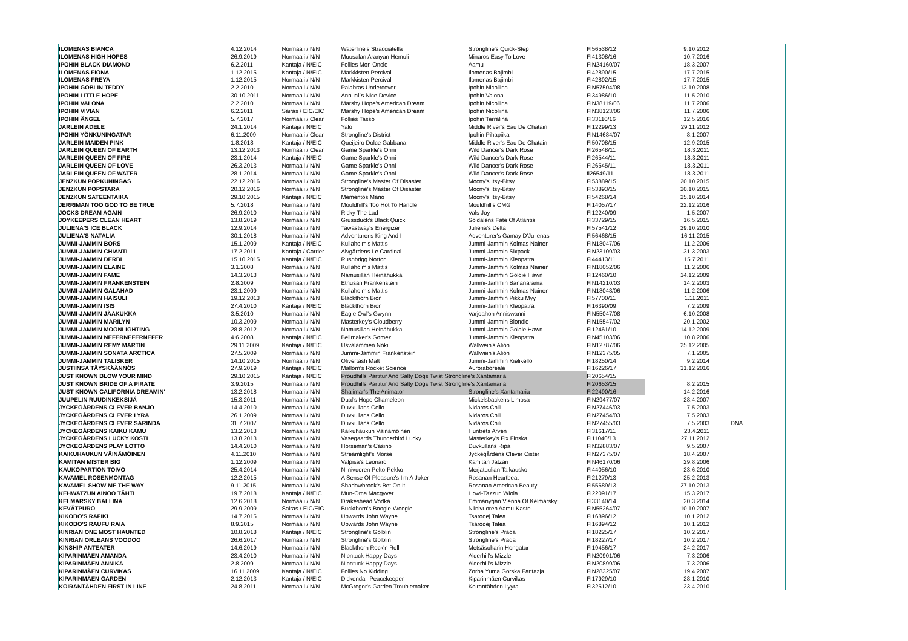| ILOMENAS BIANCA | 4.12.2014 | Normaali / N/N | Waterline's Stracciatella | Strongline's Quick-Step | FI56538/12 | 9.10.2012 | |
| ILOMENAS HIGH HOPES | 26.9.2019 | Normaali / N/N | Muusalan Aranyan Hemuli | Minaros Easy To Love | FI41308/16 | 10.7.2016 | |
| IPOHIN BLACK DIAMOND | 6.2.2011 | Kantaja / N/EIC | Follies Mon Oncle | Aamu | FIN24160/07 | 18.3.2007 | |
| ILOMENAS FIONA | 1.12.2015 | Kantaja / N/EIC | Markkisten Percival | Ilomenas Bajimbi | FI42890/15 | 17.7.2015 | |
| ILOMENAS FREYA | 1.12.2015 | Normaali / N/N | Markkisten Percival | Ilomenas Bajimbi | FI42892/15 | 17.7.2015 | |
| IPOHIN GOBLIN TEDDY | 2.2.2010 | Normaali / N/N | Palabras Undercover | Ipohin Nicoliina | FIN57504/08 | 13.10.2008 | |
| IPOHIN LITTLE HOPE | 30.10.2011 | Normaali / N/N | Annual´s Nice Device | Ipohin Valona | FI34986/10 | 11.5.2010 | |
| IPOHIN VALONA | 2.2.2010 | Normaali / N/N | Marshy Hope's American Dream | Ipohin Nicoliina | FIN38119/06 | 11.7.2006 | |
| IPOHIN VIVIAN | 6.2.2011 | Sairas / EIC/EIC | Marshy Hope's American Dream | Ipohin Nicoliina | FIN38123/06 | 11.7.2006 | |
| IPOHIN ÄNGEL | 5.7.2017 | Normaali / Clear | Follies Tasso | Ipohin Terralina | FI33110/16 | 12.5.2016 | |
| JARLEIN ADELE | 24.1.2014 | Kantaja / N/EIC | Yalo | Middle River's Eau De Chatain | FI12299/13 | 29.11.2012 | |
| IPOHIN YÖNKUNINGATAR | 6.11.2009 | Normaali / Clear | Strongline's District | Ipohin Pihapiika | FIN14684/07 | 8.1.2007 | |
| JARLEIN MAIDEN PINK | 1.8.2018 | Kantaja / N/EIC | Queijeiro Dolce Gabbana | Middle River's Eau De Chatain | FI50708/15 | 12.9.2015 | |
| JARLEIN QUEEN OF EARTH | 13.12.2013 | Normaali / Clear | Game Sparkle's Onni | Wild Dancer's Dark Rose | FI26548/11 | 18.3.2011 | |
| JARLEIN QUEEN OF FIRE | 23.1.2014 | Kantaja / N/EIC | Game Sparkle's Onni | Wild Dancer's Dark Rose | FI26544/11 | 18.3.2011 | |
| JARLEIN QUEEN OF LOVE | 26.3.2013 | Normaali / N/N | Game Sparkle's Onni | Wild Dancer's Dark Rose | FI26545/11 | 18.3.2011 | |
| JARLEIN QUEEN OF WATER | 28.1.2014 | Normaali / N/N | Game Sparkle's Onni | Wild Dancer's Dark Rose | fi26549/11 | 18.3.2011 | |
| JENZKUN POPKUNINGAS | 22.12.2016 | Normaali / N/N | Strongline's Master Of Disaster | Mocny's Itsy-Bitsy | FI53889/15 | 20.10.2015 | |
| JENZKUN POPSTARA | 20.12.2016 | Normaali / N/N | Strongline's Master Of Disaster | Mocny's Itsy-Bitsy | FI53893/15 | 20.10.2015 | |
| JENZKUN SATEENTAIKA | 29.10.2015 | Kantaja / N/EIC | Mementos Mario | Mocny's Itsy-Bitsy | FI54268/14 | 25.10.2014 | |
| JERRIMAN TOO GOD TO BE TRUE | 5.7.2018 | Normaali / N/N | Mouldhill's Too Hot To Handle | Mouldhill's OMG | FI14057/17 | 22.12.2016 | |
| JOCKS DREAM AGAIN | 26.9.2010 | Normaali / N/N | Ricky The Lad | Vals Joy | FI12240/09 | 1.5.2007 | |
| JOYKEEPERS CLEAN HEART | 13.8.2019 | Normaali / N/N | Grussduck's Black Quick | Soldalens Fate Of Atlantis | FI33729/15 | 16.5.2015 | |
| JULIENA'S ICE BLACK | 12.9.2014 | Normaali / N/N | Tawastway's Energizer | Juliena's Delta | FI57541/12 | 29.10.2010 | |
| JULIENA'S NATALIA | 30.1.2018 | Normaali / N/N | Adventurer's King And I | Adventurer's Gamay D'Julienas | FI56468/15 | 16.11.2015 | |
| JUMMI-JAMMIN BORS | 15.1.2009 | Kantaja / N/EIC | Kullaholm's Mattis | Jummi-Jammin Kolmas Nainen | FIN18047/06 | 11.2.2006 | |
| JUMMI-JAMMIN CHIANTI | 17.2.2011 | Kantaja / Carrier | Älvgårdens Le Cardinal | Jummi-Jammin Sixpack | FIN23109/03 | 31.3.2003 | |
| JUMMI-JAMMIN DERBI | 15.10.2015 | Kantaja / N/EIC | Rushbrigg Norton | Jummi-Jammin Kleopatra | FI44413/11 | 15.7.2011 | |
| JUMMI-JAMMIN ELAINE | 3.1.2008 | Normaali / N/N | Kullaholm's Mattis | Jummi-Jammin Kolmas Nainen | FIN18052/06 | 11.2.2006 | |
| JUMMI-JAMMIN FAME | 14.3.2013 | Normaali / N/N | Namusillan Heinähukka | Jummi-Jammin Goldie Hawn | FI12460/10 | 14.12.2009 | |
| JUMMI-JAMMIN FRANKENSTEIN | 2.8.2009 | Normaali / N/N | Ethusan Frankenstein | Jummi-Jammin Bananarama | FIN14210/03 | 14.2.2003 | |
| JUMMI-JAMMIN GALAHAD | 23.1.2009 | Normaali / N/N | Kullaholm's Mattis | Jummi-Jammin Kolmas Nainen | FIN18048/06 | 11.2.2006 | |
| JUMMI-JAMMIN HAISULI | 19.12.2013 | Normaali / N/N | Blackthorn Bion | Jummi-Jammin Pikku Myy | FI57700/11 | 1.11.2011 | |
| JUMMI-JAMMIN ISIS | 27.4.2010 | Kantaja / N/EIC | Blackthorn Bion | Jummi-Jammin Kleopatra | FI16390/09 | 7.2.2009 | |
| JUMMI-JAMMIN JÄÄKUKKA | 3.5.2010 | Normaali / N/N | Eagle Owl's Gwynn | Varjoahon Anniswanni | FIN55047/08 | 6.10.2008 | |
| JUMMI-JAMMIN MARILYN | 10.3.2009 | Normaali / N/N | Masterkey's Cloudberry | Jummi-Jammin Blondie | FIN15547/02 | 20.1.2002 | |
| JUMMI-JAMMIN MOONLIGHTING | 28.8.2012 | Normaali / N/N | Namusillan Heinähukka | Jummi-Jammin Goldie Hawn | FI12461/10 | 14.12.2009 | |
| JUMMI-JAMMIN NEFERNEFERNEFER | 4.6.2008 | Kantaja / N/EIC | Bellmaker's Gomez | Jummi-Jammin Kleopatra | FIN45103/06 | 10.8.2006 | |
| JUMMI-JAMMIN REMY MARTIN | 29.11.2009 | Kantaja / N/EIC | Usvalammen Noki | Wallwein's Alion | FIN12787/06 | 25.12.2005 | |
| JUMMI-JAMMIN SONATA ARCTICA | 27.5.2009 | Normaali / N/N | Jummi-Jammin Frankenstein | Wallwein's Alion | FIN12375/05 | 7.1.2005 | |
| JUMMI-JAMMIN TALISKER | 14.10.2015 | Normaali / N/N | Olivertash Malt | Jummi-Jammin Kielikello | FI18250/14 | 9.2.2014 | |
| JUSTIINSA TÄYSKÄÄNNÖS | 27.9.2019 | Kantaja / N/EIC | Mallorn's Rocket Science | Auroraboreale | FI16226/17 | 31.12.2016 | |
| JUST KNOWN BLOW YOUR MIND | 29.10.2015 | Kantaja / N/EIC | Proudhills Partitur And Salty Dogs Twist Strongline's Xantamaria | | FI20654/15 | | |
| JUST KNOWN BRIDE OF A PIRATE | 3.9.2015 | Normaali / N/N | Proudhills Partitur And Salty Dogs Twist Strongline's Xantamaria | | FI20653/15 | 8.2.2015 | |
| JUST KNOWN CALIFORNIA DREAMIN' | 13.2.2018 | Normaali / N/N | Shalimar's The Animator | Strongline's Xantamaria | FI22490/16 | 14.2.2016 | |
| JUUPELIN RUUDINKEKSIJÄ | 15.3.2011 | Normaali / N/N | Dual's Hope Chameleon | Mickelsbackens Limosa | FIN29477/07 | 28.4.2007 | |
| JYCKEGÅRDENS CLEVER BANJO | 14.4.2010 | Normaali / N/N | Duvkullans Cello | Nidaros Chili | FIN27446/03 | 7.5.2003 | |
| JYCKEGÅRDENS CLEVER LYRA | 26.1.2009 | Normaali / N/N | Duvkullans Cello | Nidaros Chili | FIN27454/03 | 7.5.2003 | |
| JYCKEGÅRDENS CLEVER SARINDA | 31.7.2007 | Normaali / N/N | Duvkullans Cello | Nidaros Chili | FIN27455/03 | 7.5.2003 | DNA |
| JYCKEGÅRDENS KAIKU KAMU | 13.2.2013 | Normaali / N/N | Kaikuhaukun Väinämöinen | Huntrets Arven | FI31617/11 | 23.4.2011 | |
| JYCKEGÅRDENS LUCKY KOSTI | 13.8.2013 | Normaali / N/N | Vasegaards Thunderbird Lucky | Masterkey's Fix Finska | FI11040/13 | 27.11.2012 | |
| JYCKEGÅRDENS PLAY LOTTO | 14.4.2010 | Normaali / N/N | Horseman's Casino | Duvkullans Ripa | FIN32883/07 | 9.5.2007 | |
| KAIKUHAUKUN VÄINÄMÖINEN | 4.11.2010 | Normaali / N/N | Streamlight's Morse | Jyckegårdens Clever Cister | FIN27375/07 | 18.4.2007 | |
| KAMITAN MISTER BIG | 1.12.2009 | Normaali / N/N | Valpisa's Leonard | Kamitan Jatzari | FIN46170/06 | 29.8.2006 | |
| KAUKOPARTION TOIVO | 25.4.2014 | Normaali / N/N | Niinivuoren Pelto-Pekko | Merjatuulian Taikausko | FI44056/10 | 23.6.2010 | |
| KAVAMEL ROSENMONTAG | 12.2.2015 | Normaali / N/N | A Sense Of Pleasure's I'm A Joker | Rosanan Heartbeat | FI21279/13 | 25.2.2013 | |
| KAVAMEL SHOW ME THE WAY | 9.11.2015 | Normaali / N/N | Shadowbrook's Bet On It | Rosanan American Beauty | FI55689/13 | 27.10.2013 | |
| KEHWATZUN AINOO TÄHTI | 19.7.2018 | Kantaja / N/EIC | Mun-Oma Macgyver | Howi-Tazzun Wiola | FI22091/17 | 15.3.2017 | |
| KELMARSKY BALLINA | 12.6.2018 | Normaali / N/N | Drakeshead Vodka | Emmanygan Vienna Of Kelmarsky | FI33140/14 | 20.3.2014 | |
| KEVÄTPURO | 29.9.2009 | Sairas / EIC/EIC | Buckthorn's Boogie-Woogie | Niinivuoren Aamu-Kaste | FIN55264/07 | 10.10.2007 | |
| KIKOBO'S RAFIKI | 14.7.2015 | Normaali / N/N | Upwards John Wayne | Tsarodej Talea | FI16896/12 | 10.1.2012 | |
| KIKOBO'S RAUFU RAIA | 8.9.2015 | Normaali / N/N | Upwards John Wayne | Tsarodej Talea | FI16894/12 | 10.1.2012 | |
| KINRIAN ONE MOST HAUNTED | 10.8.2018 | Kantaja / N/EIC | Strongline's Golblin | Strongline's Prada | FI18225/17 | 10.2.2017 | |
| KINRIAN ORLEANS VOODOO | 26.6.2017 | Normaali / N/N | Strongline's Golblin | Strongline's Prada | FI18227/17 | 10.2.2017 | |
| KINSHIP ANTEATER | 14.6.2019 | Normaali / N/N | Blackthorn Rock'n Roll | Metsäsuharin Hongatar | FI19456/17 | 24.2.2017 | |
| KIPARINMÄEN AMANDA | 23.4.2010 | Normaali / N/N | Nipntuck Happy Days | Alderhill's Mizzle | FIN20901/06 | 7.3.2006 | |
| KIPARINMÄEN ANNIKA | 2.8.2009 | Normaali / N/N | Nipntuck Happy Days | Alderhill's Mizzle | FIN20899/06 | 7.3.2006 | |
| KIPARINMÄEN CURVIKAS | 16.11.2009 | Kantaja / N/EIC | Follies No Kidding | Zorba Yuma Gorska Fantazja | FIN28325/07 | 19.4.2007 | |
| KIPARINMÄEN GARDEN | 2.12.2013 | Kantaja / N/EIC | Dickendall Peacekeeper | Kiparinmäen Curvikas | FI17929/10 | 28.1.2010 | |
| KOIRANTÄHDEN FIRST IN LINE | 24.8.2011 | Normaali / N/N | McGregor's Garden Troublemaker | Koirantähden Lyyra | FI32512/10 | 23.4.2010 | |